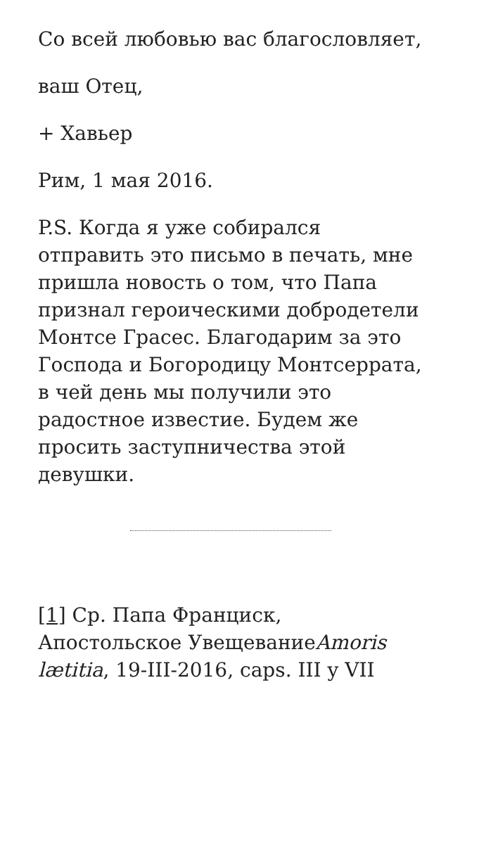Со всей любовью вас благословляет,
ваш Отец,
+ Хавьер
Рим, 1 мая 2016.
P.S. Когда я уже собирался отправить это письмо в печать, мне пришла новость о том, что Папа признал героическими добродетели Монтсе Грасес. Благодарим за это Господа и Богородицу Монтсеррата, в чей день мы получили это радостное известие. Будем же просить заступничества этой девушки.
[1] Ср. Папа Франциск, Апостольское УвещеваниеAmoris lætitia, 19-III-2016, caps. III y VII